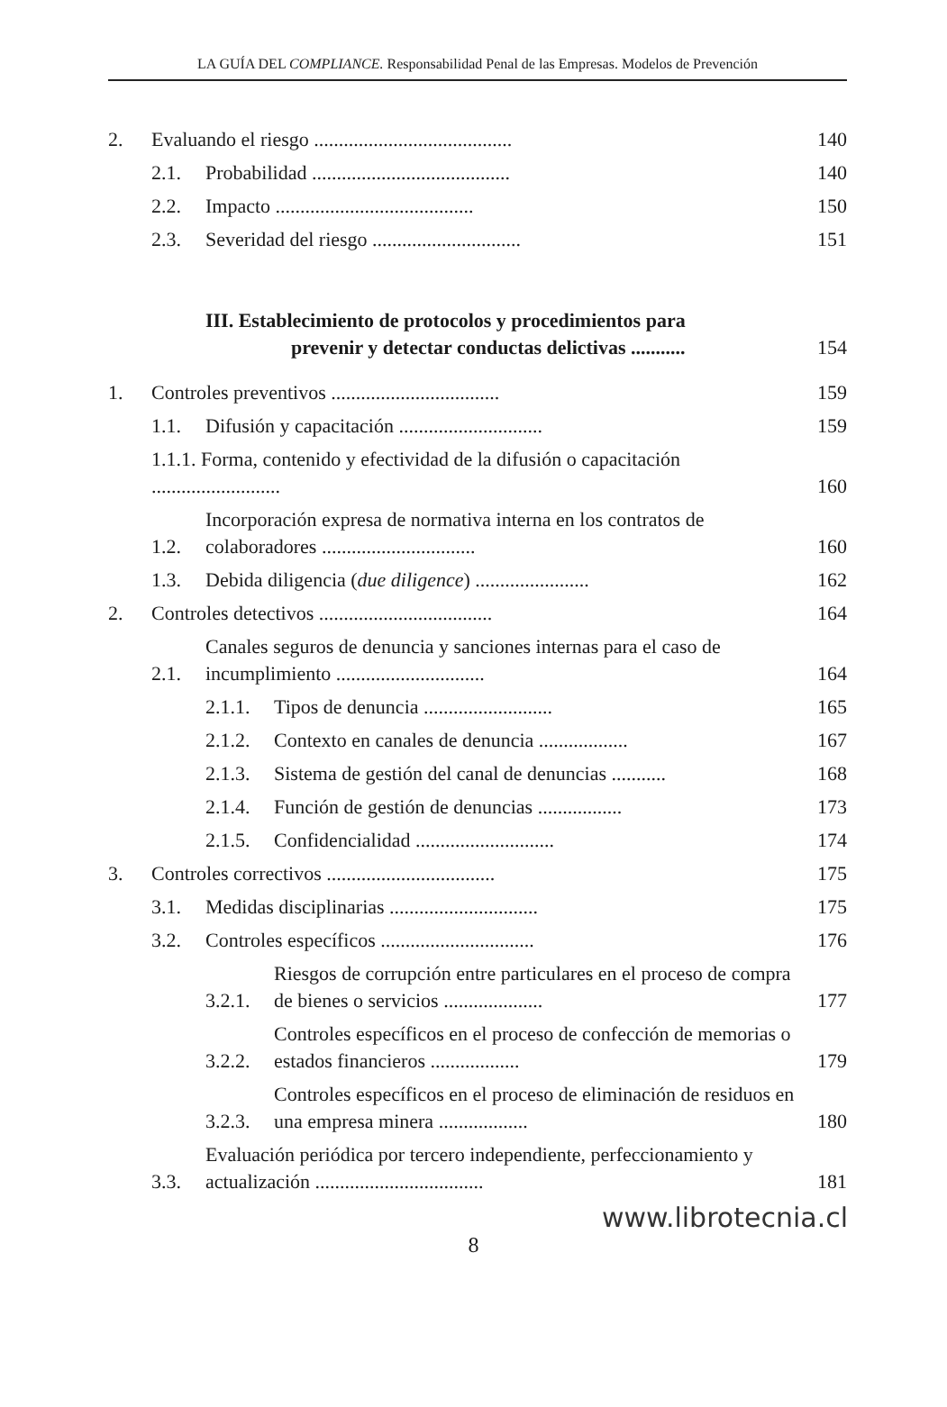LA GUÍA DEL COMPLIANCE. Responsabilidad Penal de las Empresas. Modelos de Prevención
2. Evaluando el riesgo ........................................ 140
2.1. Probabilidad ........................................ 140
2.2. Impacto ........................................ 150
2.3. Severidad del riesgo .............................. 151
III. Establecimiento de protocolos y procedimientos para
prevenir y detectar conductas delictivas ........... 154
1. Controles preventivos .................................. 159
1.1. Difusión y capacitación ............................. 159
1.1.1. Forma, contenido y efectividad de la difusión o capacitación .......................... 160
1.2. Incorporación expresa de normativa interna en los contratos de colaboradores ............................... 160
1.3. Debida diligencia (due diligence) ....................... 162
2. Controles detectivos ................................... 164
2.1. Canales seguros de denuncia y sanciones internas para el caso de incumplimiento .............................. 164
2.1.1. Tipos de denuncia .......................... 165
2.1.2. Contexto en canales de denuncia .................. 167
2.1.3. Sistema de gestión del canal de denuncias ........... 168
2.1.4. Función de gestión de denuncias ................. 173
2.1.5. Confidencialidad ............................ 174
3. Controles correctivos .................................. 175
3.1. Medidas disciplinarias .............................. 175
3.2. Controles específicos ............................... 176
3.2.1. Riesgos de corrupción entre particulares en el proceso de compra de bienes o servicios .................... 177
3.2.2. Controles específicos en el proceso de confección de memorias o estados financieros .................. 179
3.2.3. Controles específicos en el proceso de eliminación de residuos en una empresa minera .................. 180
3.3. Evaluación periódica por tercero independiente, perfeccionamiento y actualización .................................. 181
www.librotecnia.cl
8